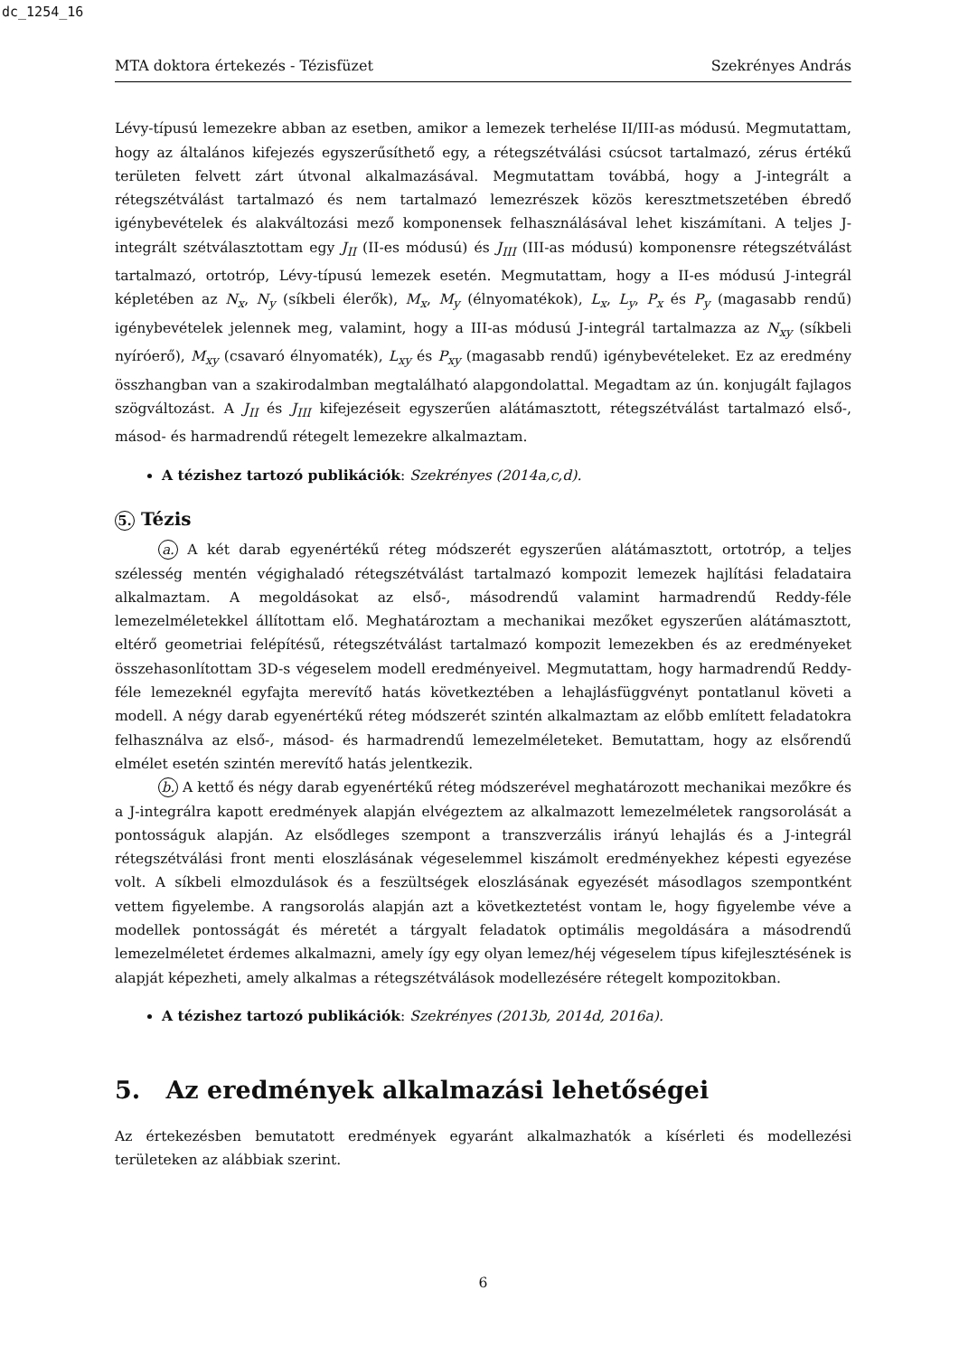dc_1254_16
MTA doktora értekezés - Tézisfüzet Szekrényes András
Lévy-típusú lemezekre abban az esetben, amikor a lemezek terhelése II/III-as módusú. Megmutattam, hogy az általános kifejezés egyszerűsíthető egy, a rétegszétválási csúcsot tartalmazó, zérus értékű területen felvett zárt útvonal alkalmazásával. Megmutattam továbbá, hogy a J-integrált a rétegszétválást tartalmazó és nem tartalmazó lemezrészek közös keresztmetszetében ébredő igénybevételek és alakváltozási mező komponensek felhasználásával lehet kiszámítani. A teljes J-integrált szétválasztottam egy J<sub>II</sub> (II-es módusú) és J<sub>III</sub> (III-as módusú) komponensre rétegszétválást tartalmazó, ortotróp, Lévy-típusú lemezek esetén. Megmutattam, hogy a II-es módusú J-integrál képletében az N<sub>x</sub>, N<sub>y</sub> (síkbeli élerők), M<sub>x</sub>, M<sub>y</sub> (élnyomatékok), L<sub>x</sub>, L<sub>y</sub>, P<sub>x</sub> és P<sub>y</sub> (magasabb rendű) igénybevételek jelennek meg, valamint, hogy a III-as módusú J-integrál tartalmazza az N<sub>xy</sub> (síkbeli nyíróerő), M<sub>xy</sub> (csavaró élnyomaték), L<sub>xy</sub> és P<sub>xy</sub> (magasabb rendű) igénybevételeket. Ez az eredmény összhangban van a szakirodalmban megtalálható alapgondolattal. Megadtam az ún. konjugált fajlagos szögváltozást. A J<sub>II</sub> és J<sub>III</sub> kifejezéseit egyszerűen alátámasztott, rétegszétválást tartalmazó első-, másod- és harmadrendű rétegelt lemezekre alkalmaztam.
A tézishez tartozó publikációk: Szekrényes (2014a,c,d).
5. Tézis
a. A két darab egyenértékű réteg módszerét egyszerűen alátámasztott, ortotróp, a teljes szélesség mentén végighaladó rétegszétválást tartalmazó kompozit lemezek hajlítási feladataira alkalmaztam. A megoldásokat az első-, másodrendű valamint harmadrendű Reddy-féle lemezelméletekkel állítottam elő. Meghatároztam a mechanikai mezőket egyszerűen alátámasztott, eltérő geometriai felépítésű, rétegszétválást tartalmazó kompozit lemezekben és az eredményeket összehasonlítottam 3D-s végeselem modell eredményeivel. Megmutattam, hogy harmadrendű Reddy-féle lemezeknél egyfajta merevítő hatás következtében a lehajlásfüggvényt pontatlanul követi a modell. A négy darab egyenértékű réteg módszerét szintén alkalmaztam az előbb említett feladatokra felhasználva az első-, másod- és harmadrendű lemezelméleteket. Bemutattam, hogy az elsőrendű elmélet esetén szintén merevítő hatás jelentkezik.
b. A kettő és négy darab egyenértékű réteg módszerével meghatározott mechanikai mezőkre és a J-integrálra kapott eredmények alapján elvégeztem az alkalmazott lemezelméletek rangsorolását a pontosságuk alapján. Az elsődleges szempont a transzverzális irányú lehajlás és a J-integrál rétegszétválási front menti eloszlásának végeselemmel kiszámolt eredményekhez képesti egyezése volt. A síkbeli elmozdulások és a feszültségek eloszlásának egyezését másodlagos szempontként vettem figyelembe. A rangsorolás alapján azt a következtetést vontam le, hogy figyelembe véve a modellek pontosságát és méretét a tárgyalt feladatok optimális megoldására a másodrendű lemezelméletet érdemes alkalmazni, amely így egy olyan lemez/héj végeselem típus kifejlesztésének is alapját képezheti, amely alkalmas a rétegszétválások modellezésére rétegelt kompozitokban.
A tézishez tartozó publikációk: Szekrényes (2013b, 2014d, 2016a).
5. Az eredmények alkalmazási lehetőségei
Az értekezésben bemutatott eredmények egyaránt alkalmazhatók a kísérleti és modellezési területeken az alábbiak szerint.
6